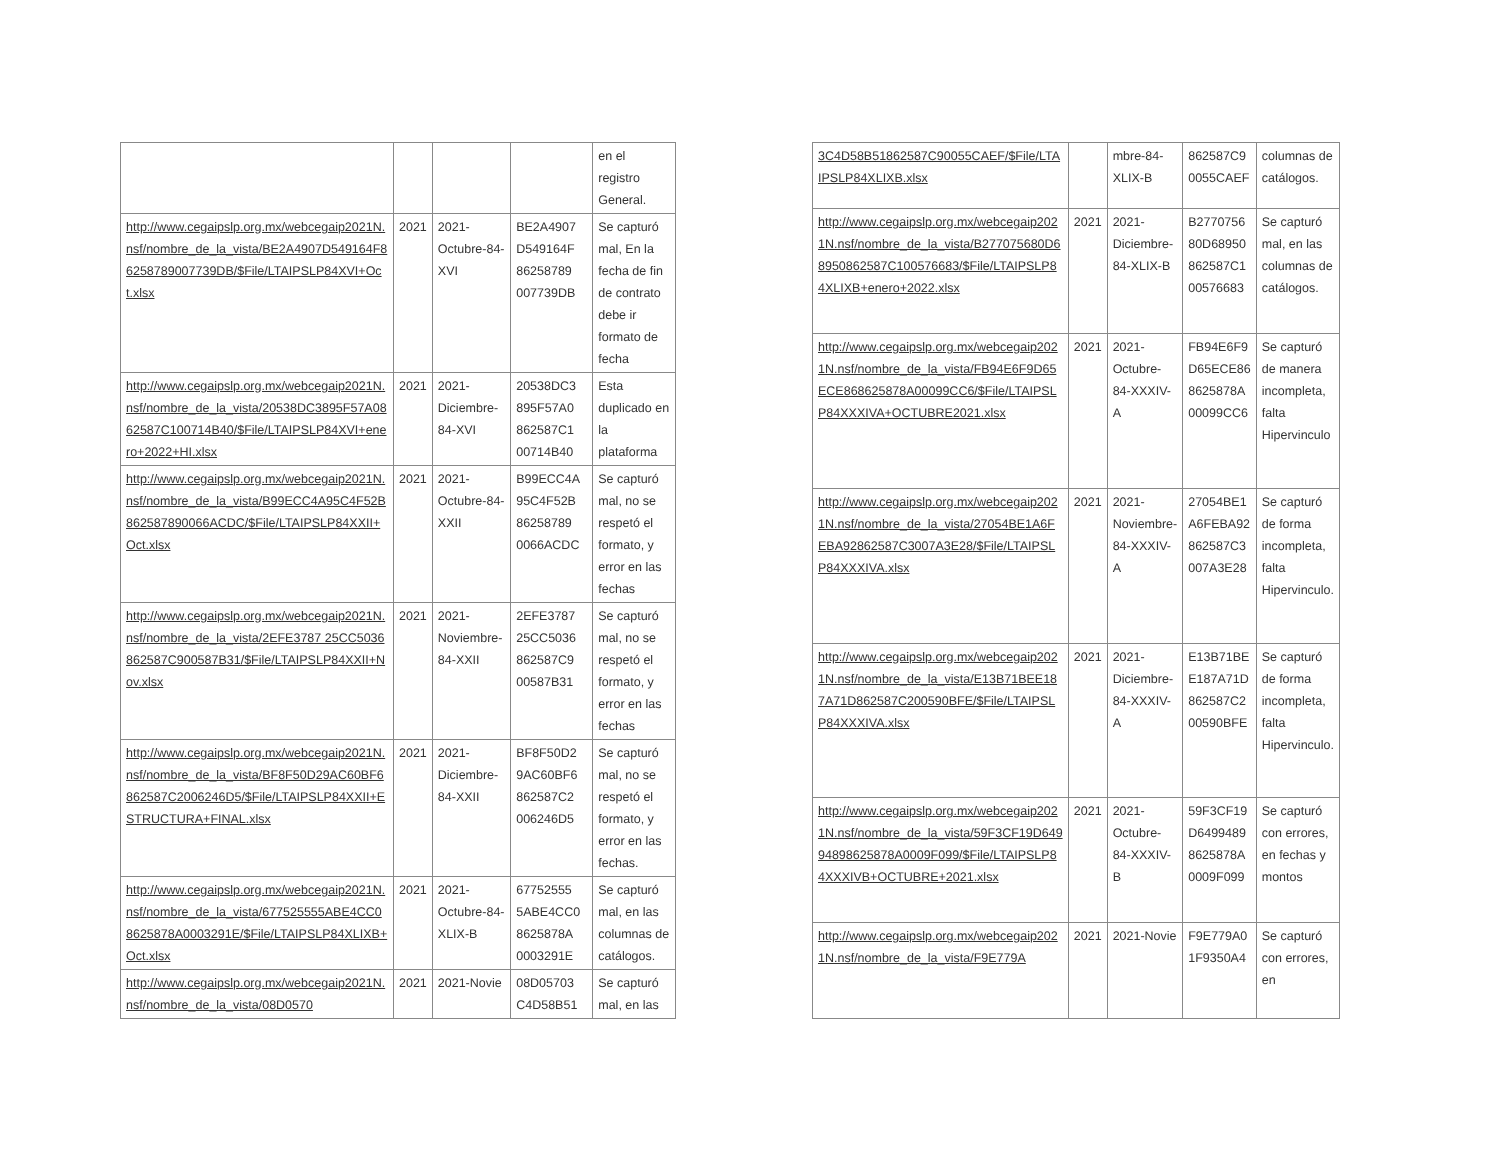| | | | | en el registro General. |
| http://www.cegaipslp.org.mx/webcegaip2021N.nsf/nombre_de_la_vista/BE2A4907D549164F86258789007739DB/$File/LTAIPSLP84XVI+Oct.xlsx | 2021 | 2021-Octubre-84-XVI | BE2A4907 D549164F 86258789 007739DB | Se capturó mal, En la fecha de fin de contrato debe ir formato de fecha |
| http://www.cegaipslp.org.mx/webcegaip2021N.nsf/nombre_de_la_vista/20538DC3895F57A0862587C100714B40/$File/LTAIPSLP84XVI+enero+2022+HI.xlsx | 2021 | 2021-Diciembre-84-XVI | 20538DC3 895F57A0 862587C1 00714B40 | Esta duplicado en la plataforma |
| http://www.cegaipslp.org.mx/webcegaip2021N.nsf/nombre_de_la_vista/B99ECC4A95C4F52B862587890066ACDC/$File/LTAIPSLP84XXII+Oct.xlsx | 2021 | 2021-Octubre-84-XXII | B99ECC4A 95C4F52B 86258789 0066ACDC | Se capturó mal, no se respetó el formato, y error en las fechas |
| http://www.cegaipslp.org.mx/webcegaip2021N.nsf/nombre_de_la_vista/2EFE3787 25CC5036862587C900587B31/$File/LTAIPSLP84XXII+Nov.xlsx | 2021 | 2021-Noviembre-84-XXII | 2EFE3787 25CC5036 862587C9 00587B31 | Se capturó mal, no se respetó el formato, y error en las fechas |
| http://www.cegaipslp.org.mx/webcegaip2021N.nsf/nombre_de_la_vista/BF8F50D29AC60BF6862587C2006246D5/$File/LTAIPSLP84XXII+ESTRUCTURA+FINAL.xlsx | 2021 | 2021-Diciembre-84-XXII | BF8F50D2 9AC60BF6 862587C2 006246D5 | Se capturó mal, no se respetó el formato, y error en las fechas. |
| http://www.cegaipslp.org.mx/webcegaip2021N.nsf/nombre_de_la_vista/677525555ABE4CC08625878A0003291E/$File/LTAIPSLP84XLIXB+Oct.xlsx | 2021 | 2021-Octubre-84-XLIX-B | 67752555 5ABE4CC0 8625878A 0003291E | Se capturó mal, en las columnas de catálogos. |
| http://www.cegaipslp.org.mx/webcegaip2021N.nsf/nombre_de_la_vista/08D0570 | 2021 | 2021-Novie | 08D05703 C4D58B51 | Se capturó mal, en las |
| 3C4D58B51862587C90055CAEF/$File/LTAIPSLP84XLIXB.xlsx | | mbre-84-XLIX-B | 862587C9 0055CAEF | columnas de catálogos. |
| http://www.cegaipslp.org.mx/webcegaip2021N.nsf/nombre_de_la_vista/B277075680D68950862587C100576683/$File/LTAIPSLP84XLIXB+enero+2022.xlsx | 2021 | 2021-Diciembre-84-XLIX-B | B2770756 80D68950 862587C1 00576683 | Se capturó mal, en las columnas de catálogos. |
| http://www.cegaipslp.org.mx/webcegaip2021N.nsf/nombre_de_la_vista/FB94E6F9D65ECE868625878A00099CC6/$File/LTAIPSLP84XXXIVA+OCTUBRE2021.xlsx | 2021 | 2021-Octubre-84-XXXIV-A | FB94E6F9 D65ECE86 8625878A 00099CC6 | Se capturó de manera incompleta, falta Hipervinculo |
| http://www.cegaipslp.org.mx/webcegaip2021N.nsf/nombre_de_la_vista/27054BE1A6FEBA92862587C3007A3E28/$File/LTAIPSLP84XXXIVA.xlsx | 2021 | 2021-Noviembre-84-XXXIV-A | 27054BE1 A6FEBA92 862587C3 007A3E28 | Se capturó de forma incompleta, falta Hipervinculo. |
| http://www.cegaipslp.org.mx/webcegaip2021N.nsf/nombre_de_la_vista/E13B71BEE187A71D862587C200590BFE/$File/LTAIPSLP84XXXIVA.xlsx | 2021 | 2021-Diciembre-84-XXXIV-A | E13B71BE E187A71D 862587C2 00590BFE | Se capturó de forma incompleta, falta Hipervinculo. |
| http://www.cegaipslp.org.mx/webcegaip2021N.nsf/nombre_de_la_vista/59F3CF19D64994898625878A0009F099/$File/LTAIPSLP84XXXIVB+OCTUBRE+2021.xlsx | 2021 | 2021-Octubre-84-XXXIV-B | 59F3CF19 D6499489 8625878A 0009F099 | Se capturó con errores, en fechas y montos |
| http://www.cegaipslp.org.mx/webcegaip2021N.nsf/nombre_de_la_vista/F9E779A | 2021 | 2021-Novie | F9E779A0 1F9350A4 | Se capturó con errores, en |